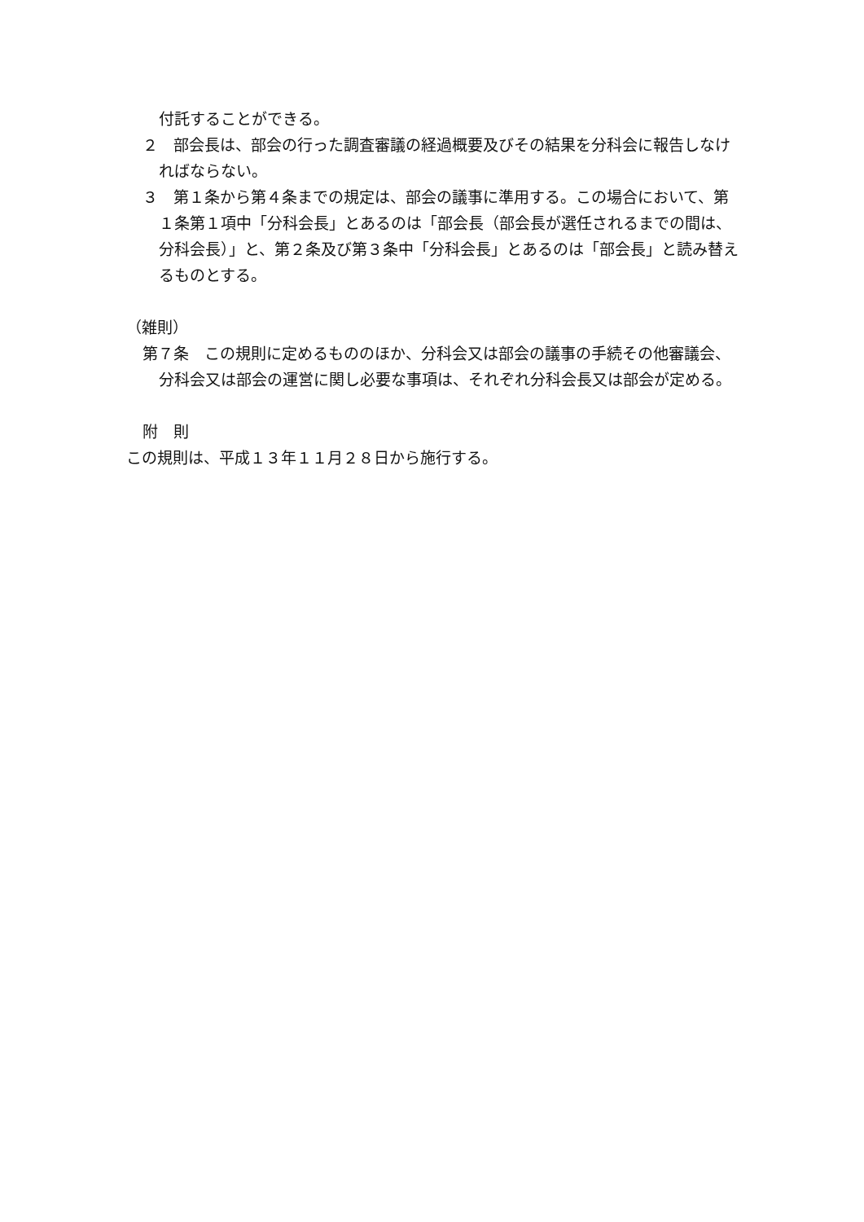付託することができる。
２　部会長は、部会の行った調査審議の経過概要及びその結果を分科会に報告しなければならない。
３　第１条から第４条までの規定は、部会の議事に準用する。この場合において、第１条第１項中「分科会長」とあるのは「部会長（部会長が選任されるまでの間は、分科会長）」と、第２条及び第３条中「分科会長」とあるのは「部会長」と読み替えるものとする。
（雑則）
第７条　この規則に定めるもののほか、分科会又は部会の議事の手続その他審議会、分科会又は部会の運営に関し必要な事項は、それぞれ分科会長又は部会が定める。
附　則
この規則は、平成１３年１１月２８日から施行する。